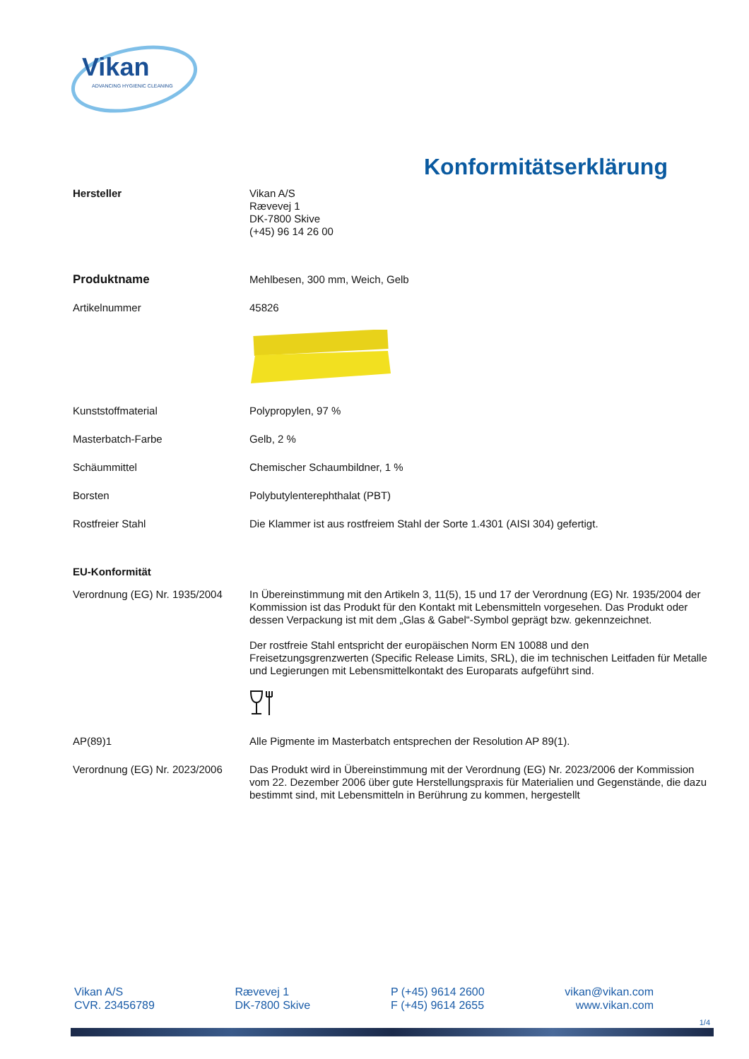Vikan
ADVANCING HYGIENIC CLEANING
Konformitätserklärung
Hersteller Vikan A/S
Rævevej 1
DK-7800 Skive
(+45) 96 14 26 00
Produktname Mehlbesen, 300 mm, Weich, Gelb
Artikelnummer 45826
Kunststoffmaterial Polypropylen, 97 %
Masterbatch-Farbe Gelb, 2 %
Schäummittel Chemischer Schaumbildner, 1 %
Borsten Polybutylenterephthalat (PBT)
Rostfreier Stahl Die Klammer ist aus rostfreiem Stahl der Sorte 1.4301 (AISI 304) gefertigt.
EU-Konformität
Verordnung (EG) Nr. 1935/2004
In Übereinstimmung mit den Artikeln 3, 11(5), 15 und 17 der Verordnung (EG) Nr. 1935/2004 der Kommission ist das Produkt für den Kontakt mit Lebensmitteln vorgesehen. Das Produkt oder dessen Verpackung ist mit dem „Glas & Gabel“-Symbol geprägt bzw. gekennzeichnet.
Der rostfreie Stahl entspricht der europäischen Norm EN 10088 und den Freisetzungsgrenzwerten (Specific Release Limits, SRL), die im technischen Leitfaden für Metalle und Legierungen mit Lebensmittelkontakt des Europarats aufgeführt sind.
AP(89)1 Alle Pigmente im Masterbatch entsprechen der Resolution AP 89(1).
Verordnung (EG) Nr. 2023/2006
Das Produkt wird in Übereinstimmung mit der Verordnung (EG) Nr. 2023/2006 der Kommission vom 22. Dezember 2006 über gute Herstellungspraxis für Materialien und Gegenstände, die dazu bestimmt sind, mit Lebensmitteln in Berührung zu kommen, hergestellt
Vikan A/S
CVR. 23456789
Rævevej 1
DK-7800 Skive
P (+45) 9614 2600
F (+45) 9614 2655
vikan@vikan.com
www.vikan.com
1/4